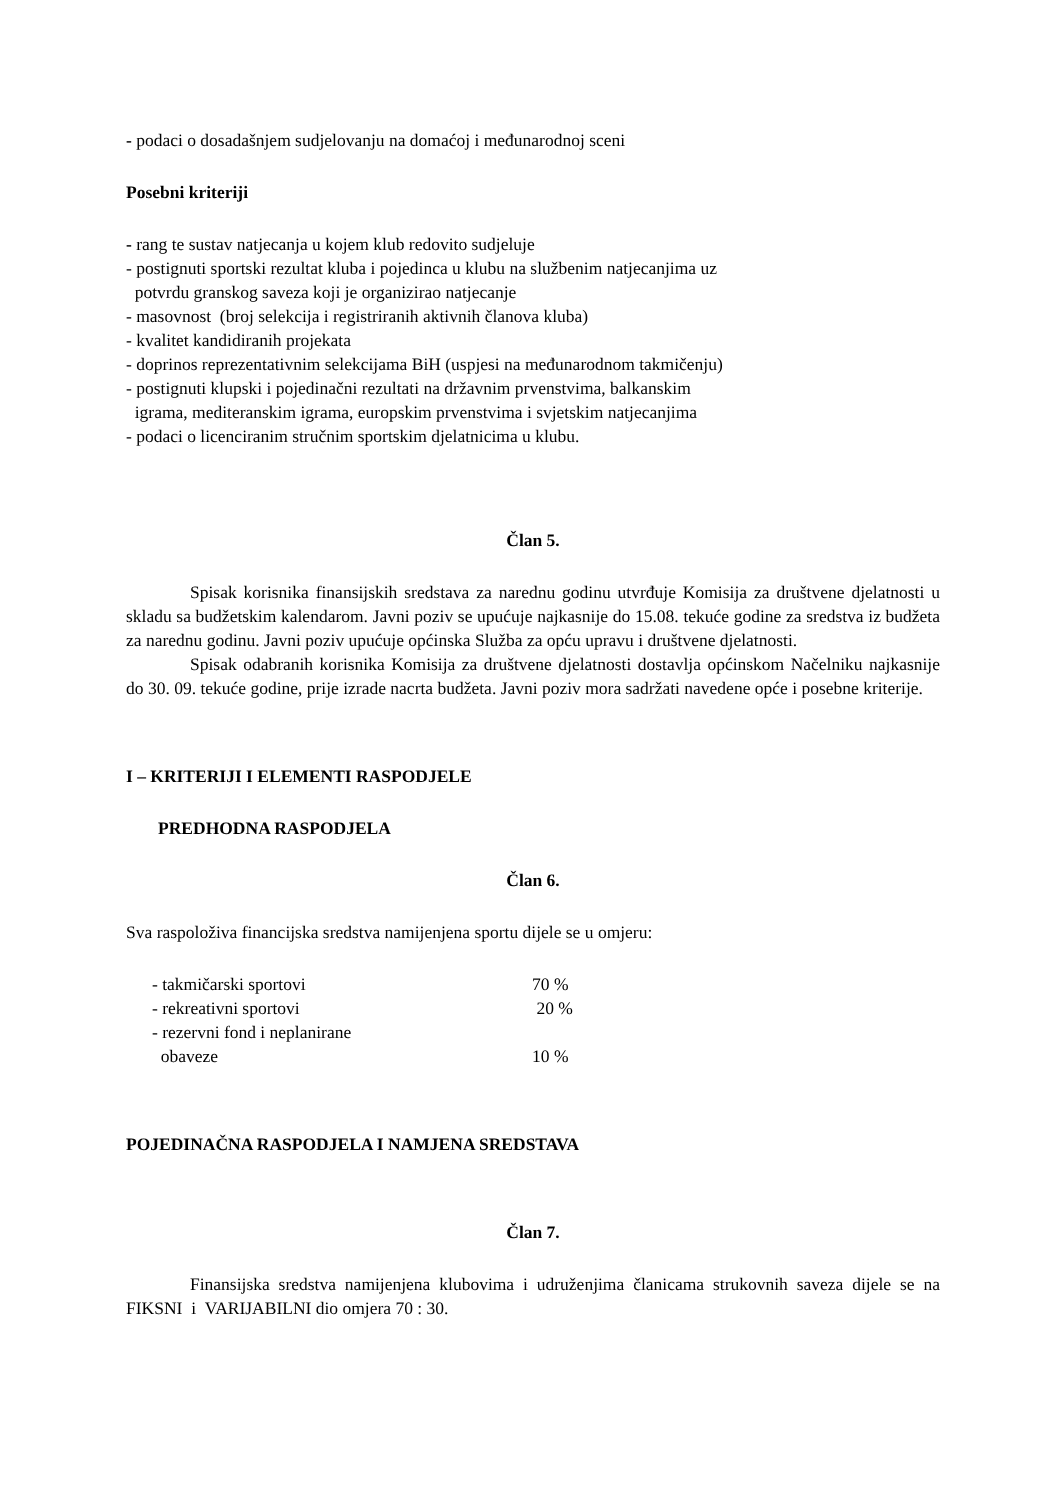- podaci o dosadašnjem sudjelovanju na domaćoj i međunarodnoj sceni
Posebni kriteriji
- rang te sustav natjecanja u kojem klub redovito sudjeluje
- postignuti sportski rezultat kluba i pojedinca u klubu na službenim natjecanjima uz
potvrdu granskog saveza koji je organizirao natjecanje
- masovnost (broj selekcija i registriranih aktivnih članova kluba)
- kvalitet kandidiranih projekata
- doprinos reprezentativnim selekcijama BiH (uspjesi na međunarodnom takmičenju)
- postignuti klupski i pojedinačni rezultati na državnim prvenstvima, balkanskim
igrama, mediteranskim igrama, europskim prvenstvima i svjetskim natjecanjima
- podaci o licenciranim stručnim sportskim djelatnicima u klubu.
Član 5.
Spisak korisnika finansijskih sredstava za narednu godinu utvrđuje Komisija za društvene djelatnosti u skladu sa budžetskim kalendarom. Javni poziv se upućuje najkasnije do 15.08. tekuće godine za sredstva iz budžeta za narednu godinu. Javni poziv upućuje općinska Služba za opću upravu i društvene djelatnosti.
Spisak odabranih korisnika Komisija za društvene djelatnosti dostavlja općinskom Načelniku najkasnije do 30. 09. tekuće godine, prije izrade nacrta budžeta. Javni poziv mora sadržati navedene opće i posebne kriterije.
I – KRITERIJI I ELEMENTI RASPODJELE
PREDHODNA RASPODJELA
Član 6.
Sva raspoloživa financijska sredstva namijenjena sportu dijele se u omjeru:
| - takmičarski sportovi | 70 % |
| - rekreativni sportovi | 20 % |
| - rezervni fond i neplanirane obaveze | 10 % |
POJEDINAČNA RASPODJELA I NAMJENA SREDSTAVA
Član 7.
Finansijska sredstva namijenjena klubovima i udruženjima članicama strukovnih saveza dijele se na FIKSNI i VARIJABILNI dio omjera 70 : 30.